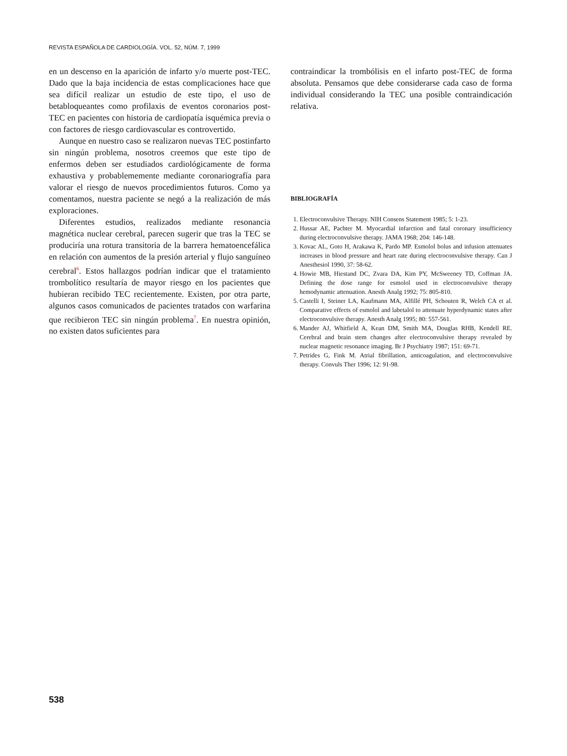REVISTA ESPAÑOLA DE CARDIOLOGÍA. VOL. 52, NÚM. 7, 1999
en un descenso en la aparición de infarto y/o muerte post-TEC. Dado que la baja incidencia de estas complicaciones hace que sea difícil realizar un estudio de este tipo, el uso de betabloqueantes como profilaxis de eventos coronarios post-TEC en pacientes con historia de cardiopatía isquémica previa o con factores de riesgo cardiovascular es controvertido.
Aunque en nuestro caso se realizaron nuevas TEC postinfarto sin ningún problema, nosotros creemos que este tipo de enfermos deben ser estudiados cardiológicamente de forma exhaustiva y probablememente mediante coronariografía para valorar el riesgo de nuevos procedimientos futuros. Como ya comentamos, nuestra paciente se negó a la realización de más exploraciones.
Diferentes estudios, realizados mediante resonancia magnética nuclear cerebral, parecen sugerir que tras la TEC se produciría una rotura transitoria de la barrera hematoencefálica en relación con aumentos de la presión arterial y flujo sanguíneo cerebral<sup>6</sup>. Estos hallazgos podrían indicar que el tratamiento trombolítico resultaría de mayor riesgo en los pacientes que hubieran recibido TEC recientemente. Existen, por otra parte, algunos casos comunicados de pacientes tratados con warfarina que recibieron TEC sin ningún problema<sup>7</sup>. En nuestra opinión, no existen datos suficientes para
contraindicar la trombólisis en el infarto post-TEC de forma absoluta. Pensamos que debe considerarse cada caso de forma individual considerando la TEC una posible contraindicación relativa.
BIBLIOGRAFÍA
1. Electroconvulsive Therapy. NIH Consens Statement 1985; 5: 1-23.
2. Hussar AE, Pachter M. Myocardial infarction and fatal coronary insufficiency during electroconvulsive therapy. JAMA 1968; 204: 146-148.
3. Kovac AL, Goto H, Arakawa K, Pardo MP. Esmolol bolus and infusion attenuates increases in blood pressure and heart rate during electroconvulsive therapy. Can J Anesthesiol 1990, 37: 58-62.
4. Howie MB, Hiestand DC, Zvara DA, Kim PY, McSweeney TD, Coffman JA. Defining the dose range for esmolol used in electroconvulsive therapy hemodynamic attenuation. Anesth Analg 1992; 75: 805-810.
5. Castelli I, Steiner LA, Kaufmann MA, Alfillé PH, Schouten R, Welch CA et al. Comparative effects of esmolol and labetalol to attenuate hyperdynamic states after electroconvulsive therapy. Anesth Analg 1995; 80: 557-561.
6. Mander AJ, Whitfield A, Kean DM, Smith MA, Douglas RHB, Kendell RE. Cerebral and brain stem changes after electroconvulsive therapy revealed by nuclear magnetic resonance imaging. Br J Psychiatry 1987; 151: 69-71.
7. Petrides G, Fink M. Atrial fibrillation, anticoagulation, and electroconvulsive therapy. Convuls Ther 1996; 12: 91-98.
538